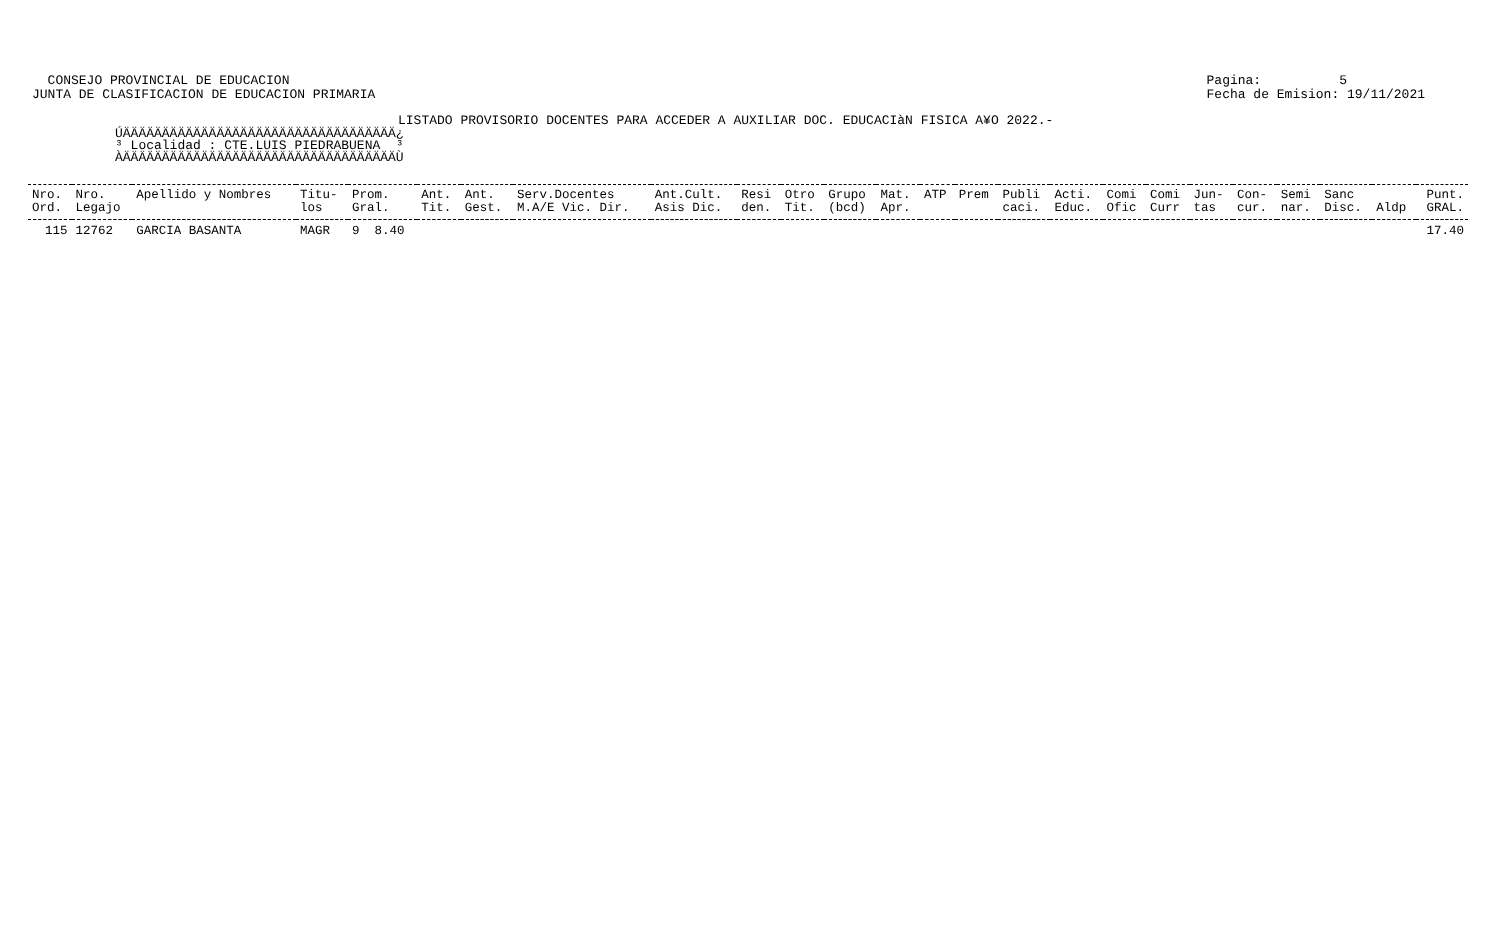CONSEJO PROVINCIAL DE EDUCACION
JUNTA DE CLASIFICACION DE EDUCACION PRIMARIA
Pagina: 5
Fecha de Emision: 19/11/2021
LISTADO PROVISORIO DOCENTES PARA ACCEDER A AUXILIAR DOC. EDUCACIàN FISICA A¥O 2022.-
ÚÄÄÄÄÄÄÄÄÄÄÄÄÄÄÄÄÄÄÄÄÄÄÄÄÄÄÄÄÄÄÄÄÄÄÄ¿ ³ Localidad : CTE.LUIS PIEDRABUENA ³ ÀÄÄÄÄÄÄÄÄÄÄÄÄÄÄÄÄÄÄÄÄÄÄÄÄÄÄÄÄÄÄÄÄÄÄÄÙ
| Nro. | Nro. | Apellido y Nombres | Titu- | Prom. | Ant. | Ant. | Serv.Docentes | Ant.Cult. | Resi | Otro | Grupo | Mat. | ATP | Prem | Publi | Acti. | Comi | Comi | Jun- | Con- | Semi | Sanc | | Punt. |
| --- | --- | --- | --- | --- | --- | --- | --- | --- | --- | --- | --- | --- | --- | --- | --- | --- | --- | --- | --- | --- | --- | --- | --- | --- |
| Ord. | Legajo | | los | Gral. | Tit. | Gest. | M.A/E Vic. Dir. | Asis Dic. | den. | Tit. | (bcd) | Apr. | | | caci. | Educ. | Ofic | Curr | tas | cur. | nar. | Disc. | Aldp | GRAL. |
| 115 | 12762 | GARCIA BASANTA | MAGR | 9 8.40 | | | | | | | | | | | | | | | | | | | | 17.40 |